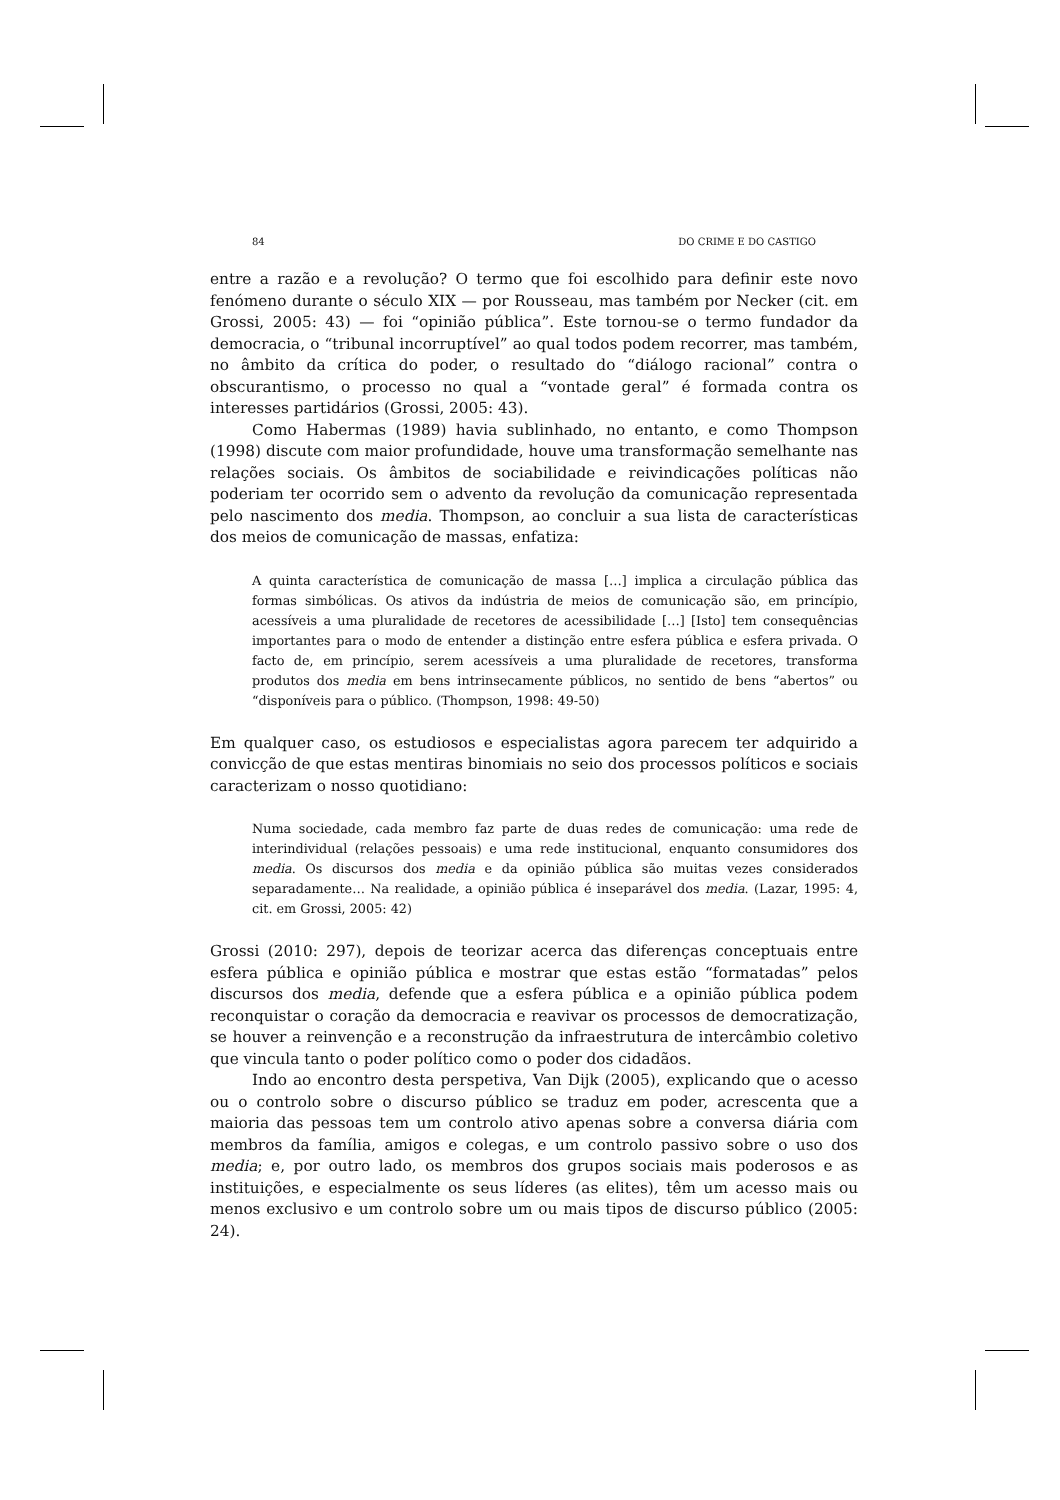84 DO CRIME E DO CASTIGO
entre a razão e a revolução? O termo que foi escolhido para definir este novo fenómeno durante o século XIX — por Rousseau, mas também por Necker (cit. em Grossi, 2005: 43) — foi “opinião pública”. Este tornou-se o termo fundador da democracia, o “tribunal incorruptível” ao qual todos podem recorrer, mas também, no âmbito da crítica do poder, o resultado do “diálogo racional” contra o obscurantismo, o processo no qual a “vontade geral” é formada contra os interesses partidários (Grossi, 2005: 43).
Como Habermas (1989) havia sublinhado, no entanto, e como Thompson (1998) discute com maior profundidade, houve uma transformação semelhante nas relações sociais. Os âmbitos de sociabilidade e reivindicações políticas não poderiam ter ocorrido sem o advento da revolução da comunicação representada pelo nascimento dos media. Thompson, ao concluir a sua lista de características dos meios de comunicação de massas, enfatiza:
A quinta característica de comunicação de massa […] implica a circulação pública das formas simbólicas. Os ativos da indústria de meios de comunicação são, em princípio, acessíveis a uma pluralidade de recetores de acessibilidade […] [Isto] tem consequências importantes para o modo de entender a distinção entre esfera pública e esfera privada. O facto de, em princípio, serem acessíveis a uma pluralidade de recetores, transforma produtos dos media em bens intrinsecamente públicos, no sentido de bens “abertos” ou “disponíveis para o público. (Thompson, 1998: 49-50)
Em qualquer caso, os estudiosos e especialistas agora parecem ter adquirido a convicção de que estas mentiras binomiais no seio dos processos políticos e sociais caracterizam o nosso quotidiano:
Numa sociedade, cada membro faz parte de duas redes de comunicação: uma rede de interindividual (relações pessoais) e uma rede institucional, enquanto consumidores dos media. Os discursos dos media e da opinião pública são muitas vezes considerados separadamente… Na realidade, a opinião pública é inseparável dos media. (Lazar, 1995: 4, cit. em Grossi, 2005: 42)
Grossi (2010: 297), depois de teorizar acerca das diferenças conceptuais entre esfera pública e opinião pública e mostrar que estas estão “formatadas” pelos discursos dos media, defende que a esfera pública e a opinião pública podem reconquistar o coração da democracia e reavivar os processos de democratização, se houver a reinvenção e a reconstrução da infraestrutura de intercâmbio coletivo que vincula tanto o poder político como o poder dos cidadãos.
Indo ao encontro desta perspetiva, Van Dijk (2005), explicando que o acesso ou o controlo sobre o discurso público se traduz em poder, acrescenta que a maioria das pessoas tem um controlo ativo apenas sobre a conversa diária com membros da família, amigos e colegas, e um controlo passivo sobre o uso dos media; e, por outro lado, os membros dos grupos sociais mais poderosos e as instituições, e especialmente os seus líderes (as elites), têm um acesso mais ou menos exclusivo e um controlo sobre um ou mais tipos de discurso público (2005: 24).